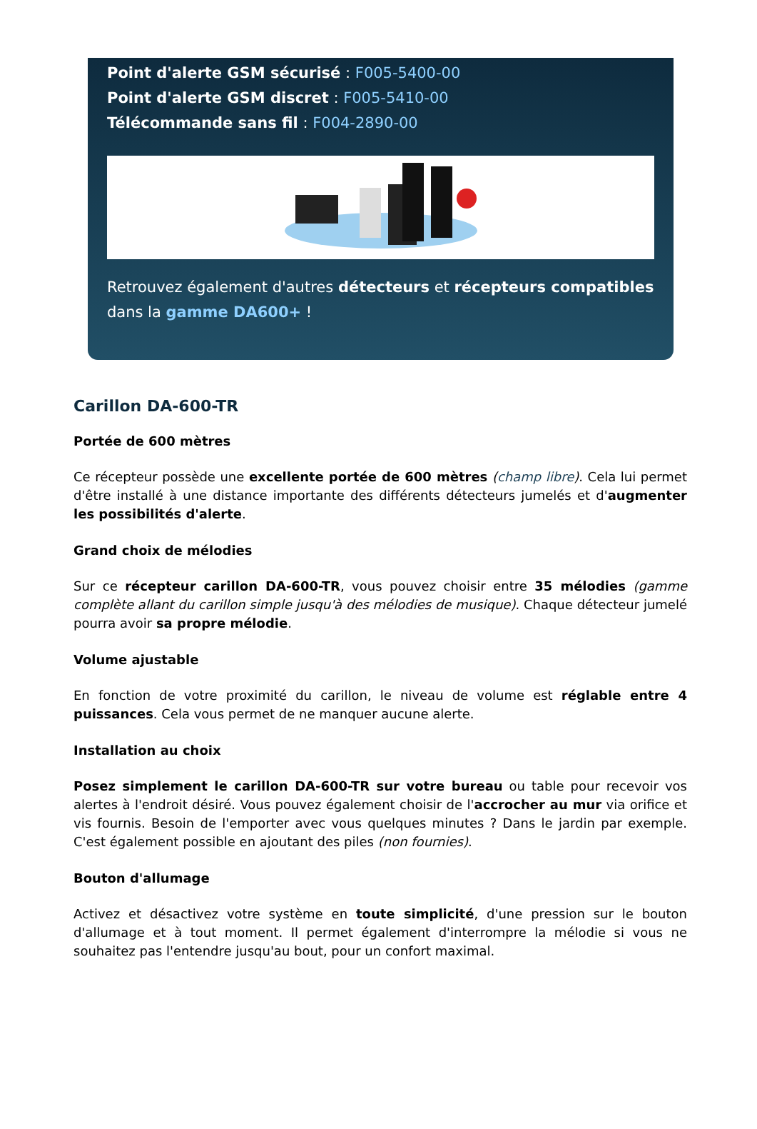Point d'alerte GSM sécurisé : F005-5400-00
Point d'alerte GSM discret : F005-5410-00
Télécommande sans fil : F004-2890-00
Retrouvez également d'autres détecteurs et récepteurs compatibles dans la gamme DA600+ !
Carillon DA-600-TR
Portée de 600 mètres
Ce récepteur possède une excellente portée de 600 mètres (champ libre). Cela lui permet d'être installé à une distance importante des différents détecteurs jumelés et d'augmenter les possibilités d'alerte.
Grand choix de mélodies
Sur ce récepteur carillon DA-600-TR, vous pouvez choisir entre 35 mélodies (gamme complète allant du carillon simple jusqu'à des mélodies de musique). Chaque détecteur jumelé pourra avoir sa propre mélodie.
Volume ajustable
En fonction de votre proximité du carillon, le niveau de volume est réglable entre 4 puissances. Cela vous permet de ne manquer aucune alerte.
Installation au choix
Posez simplement le carillon DA-600-TR sur votre bureau ou table pour recevoir vos alertes à l'endroit désiré. Vous pouvez également choisir de l'accrocher au mur via orifice et vis fournis. Besoin de l'emporter avec vous quelques minutes ? Dans le jardin par exemple. C'est également possible en ajoutant des piles (non fournies).
Bouton d'allumage
Activez et désactivez votre système en toute simplicité, d'une pression sur le bouton d'allumage et à tout moment. Il permet également d'interrompre la mélodie si vous ne souhaitez pas l'entendre jusqu'au bout, pour un confort maximal.